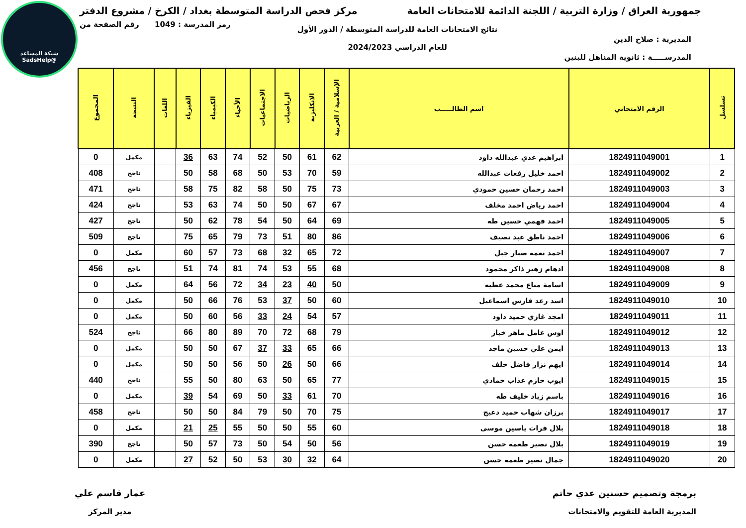شبكة المساعد
@SadsHelp
جمهورية العراق / وزارة التربية / اللجنة الدائمة للامتحانات العامة
مركز فحص الدراسة المتوسطة بغداد / الكرخ / مشروع الدفتر
المديرية : صلاح الدين
المدرســـــة : ثانوية المناهل للبنين
نتائج الامتحانات العامة للدراسة المتوسطة / الدور الأول
للعام الدراسي 2024/2023
رمز المدرسة : 1049 رقم الصفحة من
| تسلسل | الرقم الامتحاني | اسم الطالـــــب | الإسلامية / العربية | الانكليزية | الرياضيات | الاجتماعيات | الأحياء | الكيمياء | الفيزياء | اللغات | النتيجة | المجموع |
| --- | --- | --- | --- | --- | --- | --- | --- | --- | --- | --- | --- | --- |
| 1 | 1824911049001 | ابراهيم عدي عبدالله داود | 62 | 61 | 50 | 52 | 74 | 63 | 36 | | مكمل | 0 |
| 2 | 1824911049002 | احمد خليل رفعات عبدالله | 59 | 70 | 53 | 50 | 68 | 58 | 50 | | ناجح | 408 |
| 3 | 1824911049003 | احمد رحمان حسين حمودي | 73 | 75 | 50 | 58 | 82 | 75 | 58 | | ناجح | 471 |
| 4 | 1824911049004 | احمد رياض احمد مخلف | 67 | 67 | 50 | 50 | 74 | 63 | 53 | | ناجح | 424 |
| 5 | 1824911049005 | احمد فهمي حسين طه | 69 | 64 | 50 | 54 | 78 | 62 | 50 | | ناجح | 427 |
| 6 | 1824911049006 | احمد ناطق عبد نصيف | 86 | 80 | 51 | 73 | 79 | 65 | 75 | | ناجح | 509 |
| 7 | 1824911049007 | احمد نعمه صبار جبل | 72 | 65 | 32 | 68 | 73 | 57 | 60 | | مكمل | 0 |
| 8 | 1824911049008 | ادهام زهير ذاكر محمود | 68 | 55 | 53 | 74 | 81 | 74 | 51 | | ناجح | 456 |
| 9 | 1824911049009 | اسامة مناع محمد عطيه | 50 | 40 | 23 | 34 | 72 | 56 | 64 | | مكمل | 0 |
| 10 | 1824911049010 | اسد رعد فارس اسماعيل | 60 | 50 | 37 | 53 | 76 | 66 | 50 | | مكمل | 0 |
| 11 | 1824911049011 | امجد غازي حميد داود | 57 | 54 | 24 | 33 | 56 | 60 | 50 | | مكمل | 0 |
| 12 | 1824911049012 | اوس عامل ماهر خباز | 79 | 68 | 72 | 70 | 89 | 80 | 66 | | ناجح | 524 |
| 13 | 1824911049013 | ايمن علي حسين ماجد | 66 | 65 | 33 | 37 | 67 | 50 | 50 | | مكمل | 0 |
| 14 | 1824911049014 | ايهم نزار فاضل خلف | 66 | 50 | 26 | 50 | 56 | 50 | 50 | | مكمل | 0 |
| 15 | 1824911049015 | ايوب حازم عذاب حمادي | 77 | 65 | 50 | 63 | 80 | 50 | 55 | | ناجح | 440 |
| 16 | 1824911049016 | باسم زياد خليف طه | 70 | 61 | 33 | 50 | 69 | 54 | 39 | | مكمل | 0 |
| 17 | 1824911049017 | برزان شهاب حميد دعيج | 75 | 70 | 50 | 79 | 84 | 50 | 50 | | ناجح | 458 |
| 18 | 1824911049018 | بلال فرات ياسين موسى | 60 | 55 | 50 | 50 | 55 | 25 | 21 | | مكمل | 0 |
| 19 | 1824911049019 | بلال نصير طعمه حسن | 56 | 50 | 54 | 50 | 73 | 57 | 50 | | ناجح | 390 |
| 20 | 1824911049020 | جمال نصير طعمه حسن | 64 | 32 | 30 | 53 | 50 | 52 | 27 | | مكمل | 0 |
برمجة وتصميم حسنين عدي حاتم
المديرية العامة للتقويم والامتحانات
عمار قاسم علي
مدير المركز